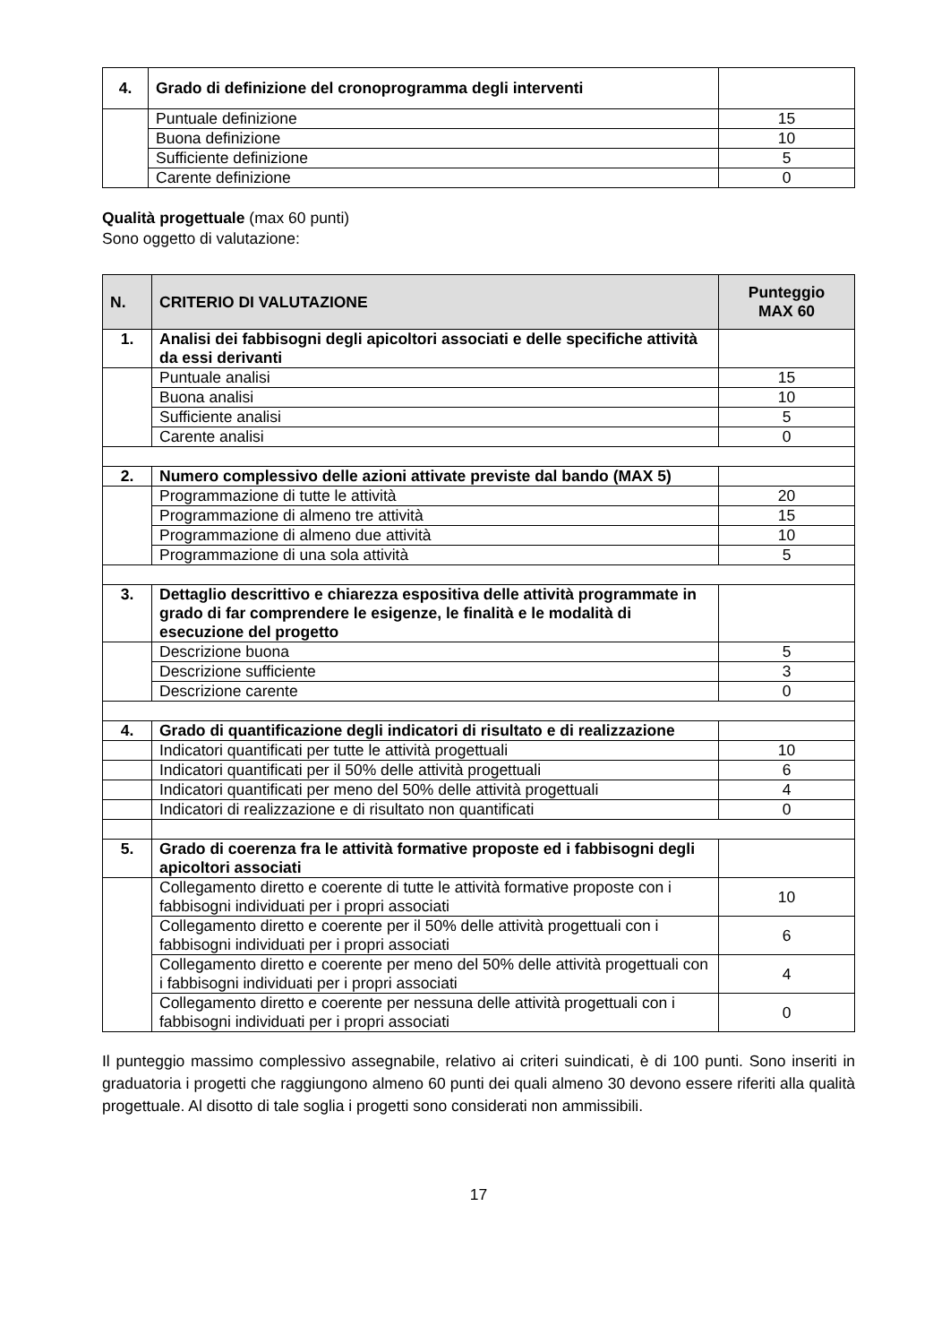| 4. | Grado di definizione del cronoprogramma degli interventi | |
| | Puntuale definizione | 15 |
| | Buona definizione | 10 |
| | Sufficiente definizione | 5 |
| | Carente definizione | 0 |
Qualità progettuale (max 60 punti)
Sono oggetto di valutazione:
| N. | CRITERIO DI VALUTAZIONE | Punteggio MAX 60 |
| --- | --- | --- |
| 1. | Analisi dei fabbisogni degli apicoltori associati e delle specifiche attività da essi derivanti | |
| | Puntuale analisi | 15 |
| | Buona analisi | 10 |
| | Sufficiente analisi | 5 |
| | Carente analisi | 0 |
| 2. | Numero complessivo delle azioni attivate previste dal bando (MAX 5) | |
| | Programmazione di tutte le attività | 20 |
| | Programmazione di almeno tre attività | 15 |
| | Programmazione di almeno due attività | 10 |
| | Programmazione di una sola attività | 5 |
| 3. | Dettaglio descrittivo e chiarezza espositiva delle attività programmate in grado di far comprendere le esigenze, le finalità e le modalità di esecuzione del progetto | |
| | Descrizione buona | 5 |
| | Descrizione sufficiente | 3 |
| | Descrizione carente | 0 |
| 4. | Grado di quantificazione degli indicatori di risultato e di realizzazione | |
| | Indicatori quantificati per tutte le attività progettuali | 10 |
| | Indicatori quantificati per il 50% delle attività progettuali | 6 |
| | Indicatori quantificati per meno del 50% delle attività progettuali | 4 |
| | Indicatori di realizzazione e di risultato non quantificati | 0 |
| 5. | Grado di coerenza fra le attività formative proposte ed i fabbisogni degli apicoltori associati | |
| | Collegamento diretto e coerente di tutte le attività formative proposte con i fabbisogni individuati per i propri associati | 10 |
| | Collegamento diretto e coerente per il 50% delle attività progettuali con i fabbisogni individuati per i propri associati | 6 |
| | Collegamento diretto e coerente per meno del 50% delle attività progettuali con i fabbisogni individuati per i propri associati | 4 |
| | Collegamento diretto e coerente per nessuna delle attività progettuali con i fabbisogni individuati per i propri associati | 0 |
Il punteggio massimo complessivo assegnabile, relativo ai criteri suindicati, è di 100 punti. Sono inseriti in graduatoria i progetti che raggiungono almeno 60 punti dei quali almeno 30 devono essere riferiti alla qualità progettuale. Al disotto di tale soglia i progetti sono considerati non ammissibili.
17